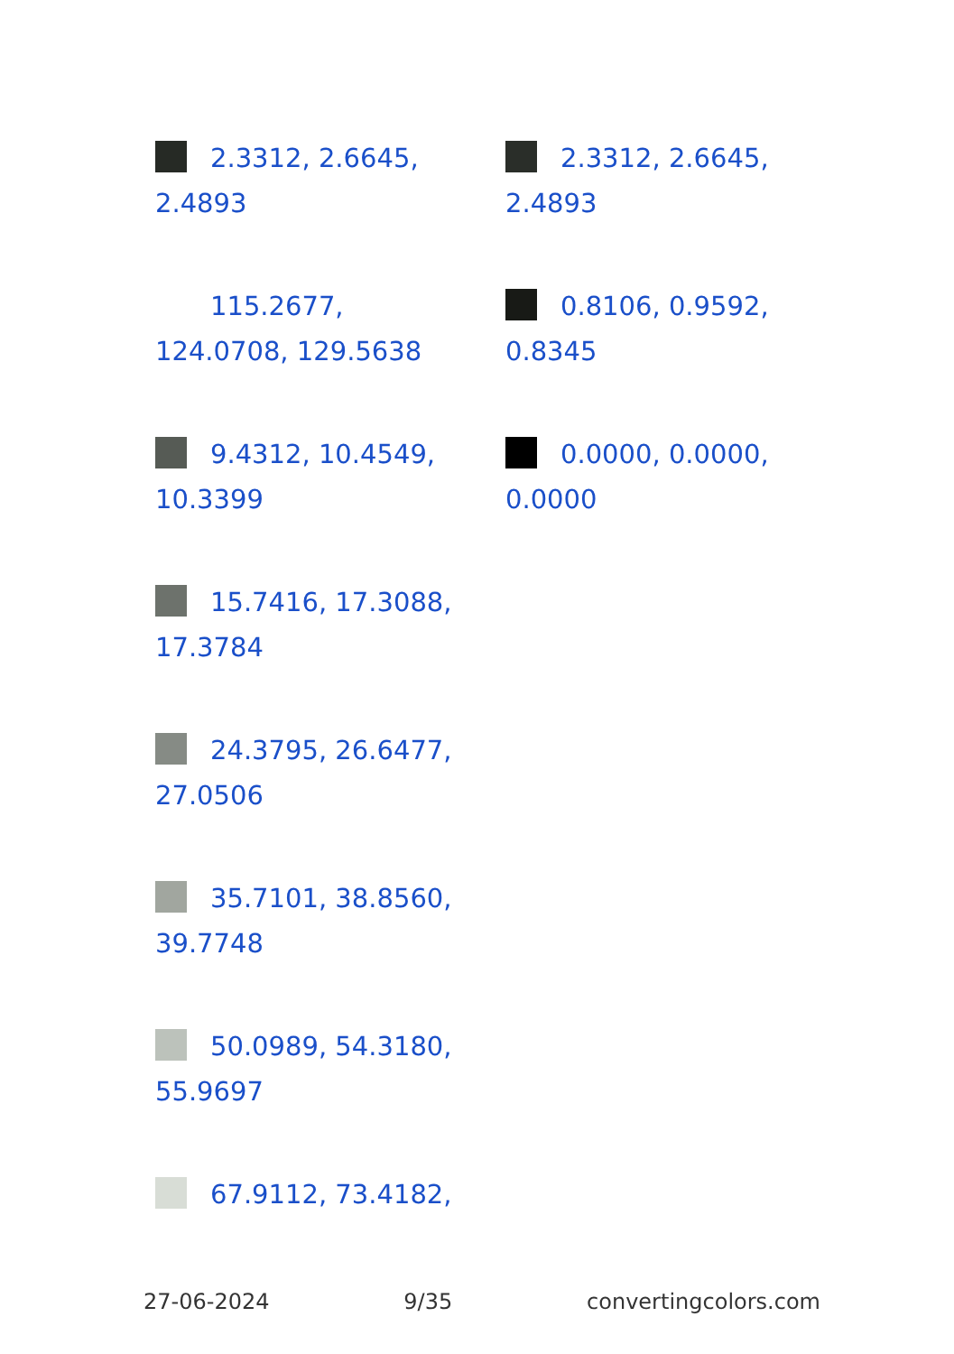2.3312, 2.6645, 2.4893
115.2677, 124.0708, 129.5638
9.4312, 10.4549, 10.3399
15.7416, 17.3088, 17.3784
24.3795, 26.6477, 27.0506
35.7101, 38.8560, 39.7748
50.0989, 54.3180, 55.9697
67.9112, 73.4182,
2.3312, 2.6645, 2.4893
0.8106, 0.9592, 0.8345
0.0000, 0.0000, 0.0000
27-06-2024 9/35 convertingcolors.com